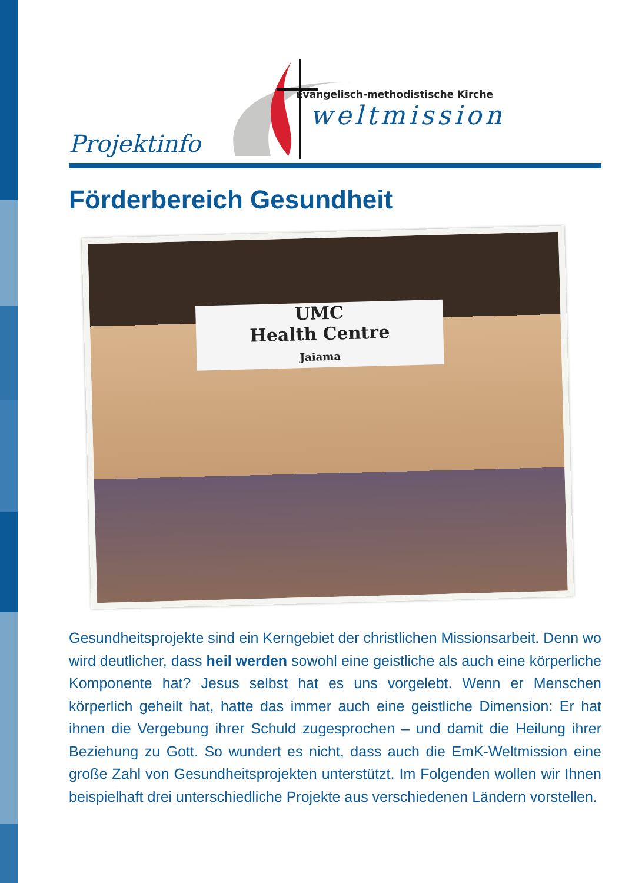Evangelisch-methodistische Kirche
weltmission
Projektinfo
Förderbereich Gesundheit
UMC
Health Centre
Jaiama
Gesundheitsprojekte sind ein Kerngebiet der christlichen Missions­arbeit. Denn wo wird deutlicher, dass heil werden sowohl eine geist­liche als auch eine körperliche Komponente hat? Jesus selbst hat es uns vorgelebt. Wenn er Menschen körperlich geheilt hat, hatte das immer auch eine geistliche Dimension: Er hat ihnen die Vergebung ihrer Schuld zugesprochen – und damit die Heilung ihrer Beziehung zu Gott. So wundert es nicht, dass auch die EmK-Weltmission eine große Zahl von Gesundheitsprojekten unterstützt. Im Folgenden wollen wir Ihnen beispielhaft drei unterschiedliche Projekte aus verschiedenen Ländern vorstellen.